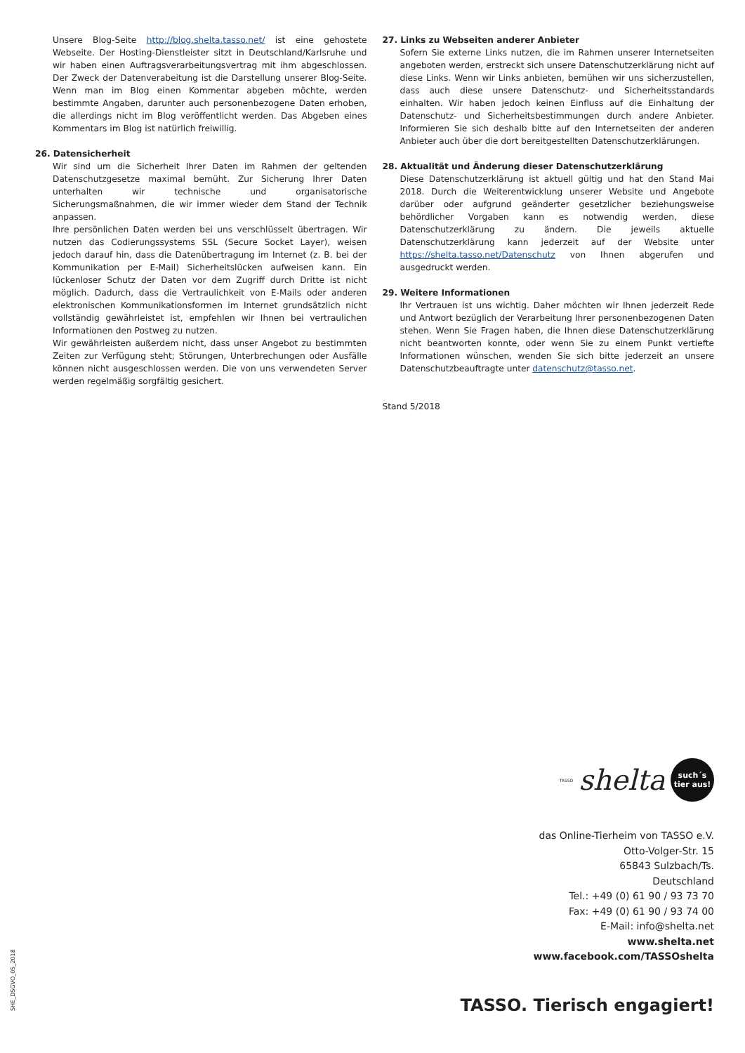Unsere Blog-Seite http://blog.shelta.tasso.net/ ist eine gehostete Webseite. Der Hosting-Dienstleister sitzt in Deutschland/Karlsruhe und wir haben einen Auftragsverarbeitungsvertrag mit ihm abgeschlossen. Der Zweck der Datenverabeitung ist die Darstellung unserer Blog-Seite. Wenn man im Blog einen Kommentar abgeben möchte, werden bestimmte Angaben, darunter auch personenbezogene Daten erhoben, die allerdings nicht im Blog veröffentlicht werden. Das Abgeben eines Kommentars im Blog ist natürlich freiwillig.
26. Datensicherheit
Wir sind um die Sicherheit Ihrer Daten im Rahmen der geltenden Datenschutzgesetze maximal bemüht. Zur Sicherung Ihrer Daten unterhalten wir technische und organisatorische Sicherungsmaßnahmen, die wir immer wieder dem Stand der Technik anpassen.
Ihre persönlichen Daten werden bei uns verschlüsselt übertragen. Wir nutzen das Codierungssystems SSL (Secure Socket Layer), weisen jedoch darauf hin, dass die Datenübertragung im Internet (z. B. bei der Kommunikation per E-Mail) Sicherheitslücken aufweisen kann. Ein lückenloser Schutz der Daten vor dem Zugriff durch Dritte ist nicht möglich. Dadurch, dass die Vertraulichkeit von E-Mails oder anderen elektronischen Kommunikationsformen im Internet grundsätzlich nicht vollständig gewährleistet ist, empfehlen wir Ihnen bei vertraulichen Informationen den Postweg zu nutzen.
Wir gewährleisten außerdem nicht, dass unser Angebot zu bestimmten Zeiten zur Verfügung steht; Störungen, Unterbrechungen oder Ausfälle können nicht ausgeschlossen werden. Die von uns verwendeten Server werden regelmäßig sorgfältig gesichert.
27. Links zu Webseiten anderer Anbieter
Sofern Sie externe Links nutzen, die im Rahmen unserer Internetseiten angeboten werden, erstreckt sich unsere Datenschutzerklärung nicht auf diese Links. Wenn wir Links anbieten, bemühen wir uns sicherzustellen, dass auch diese unsere Datenschutz- und Sicherheitsstandards einhalten. Wir haben jedoch keinen Einfluss auf die Einhaltung der Datenschutz- und Sicherheitsbestimmungen durch andere Anbieter. Informieren Sie sich deshalb bitte auf den Internetseiten der anderen Anbieter auch über die dort bereitgestellten Datenschutzerklärungen.
28. Aktualität und Änderung dieser Datenschutzerklärung
Diese Datenschutzerklärung ist aktuell gültig und hat den Stand Mai 2018. Durch die Weiterentwicklung unserer Website und Angebote darüber oder aufgrund geänderter gesetzlicher beziehungsweise behördlicher Vorgaben kann es notwendig werden, diese Datenschutzerklärung zu ändern. Die jeweils aktuelle Datenschutzerklärung kann jederzeit auf der Website unter https://shelta.tasso.net/Datenschutz von Ihnen abgerufen und ausgedruckt werden.
29. Weitere Informationen
Ihr Vertrauen ist uns wichtig. Daher möchten wir Ihnen jederzeit Rede und Antwort bezüglich der Verarbeitung Ihrer personenbezogenen Daten stehen. Wenn Sie Fragen haben, die Ihnen diese Datenschutzerklärung nicht beantworten konnte, oder wenn Sie zu einem Punkt vertiefte Informationen wünschen, wenden Sie sich bitte jederzeit an unsere Datenschutzbeauftragte unter datenschutz@tasso.net.
Stand 5/2018
TASSO shelta
such´s
tier aus!
das Online-Tierheim von TASSO e.V.
Otto-Volger-Str. 15
65843 Sulzbach/Ts.
Deutschland
Tel.: +49 (0) 61 90 / 93 73 70
Fax: +49 (0) 61 90 / 93 74 00
E-Mail: info@shelta.net
www.shelta.net
www.facebook.com/TASSOshelta
TASSO. Tierisch engagiert! SHE_DSGVO_05_2018